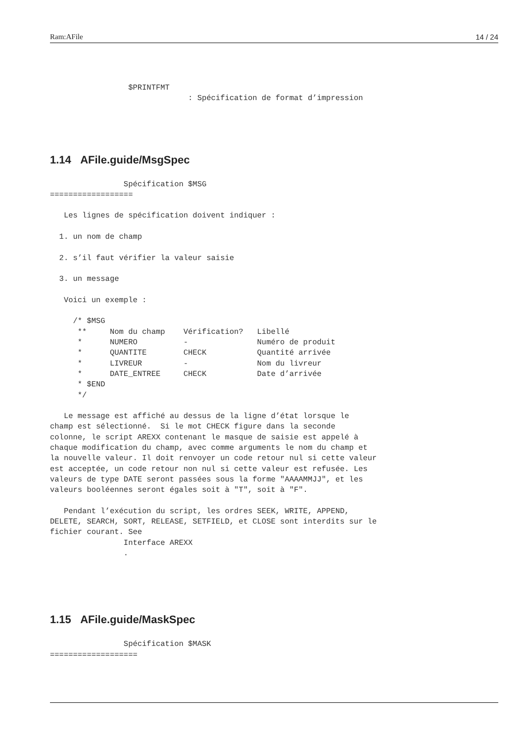Ram:AFile 14 / 24
                 $PRINTFMT
                              : Spécification de format d’impression
1.14 AFile.guide/MsgSpec
                Spécification $MSG
==================

   Les lignes de spécification doivent indiquer :

  1. un nom de champ

  2. s’il faut vérifier la valeur saisie

  3. un message

   Voici un exemple :

     /* $MSG
      **     Nom du champ    Vérification?   Libellé
      *      NUMERO          -               Numéro de produit
      *      QUANTITE        CHECK           Quantité arrivée
      *      LIVREUR         -               Nom du livreur
      *      DATE_ENTREE     CHECK           Date d’arrivée
      * $END
      */

   Le message est affiché au dessus de la ligne d’état lorsque le
champ est sélectionné.  Si le mot CHECK figure dans la seconde
colonne, le script AREXX contenant le masque de saisie est appelé à
chaque modification du champ, avec comme arguments le nom du champ et
la nouvelle valeur. Il doit renvoyer un code retour nul si cette valeur
est acceptée, un code retour non nul si cette valeur est refusée. Les
valeurs de type DATE seront passées sous la forme "AAAAMMJJ", et les
valeurs booléennes seront égales soit à "T", soit à "F".

   Pendant l’exécution du script, les ordres SEEK, WRITE, APPEND,
DELETE, SEARCH, SORT, RELEASE, SETFIELD, et CLOSE sont interdits sur le
fichier courant. See
                Interface AREXX
                .
1.15 AFile.guide/MaskSpec
                Spécification $MASK
===================